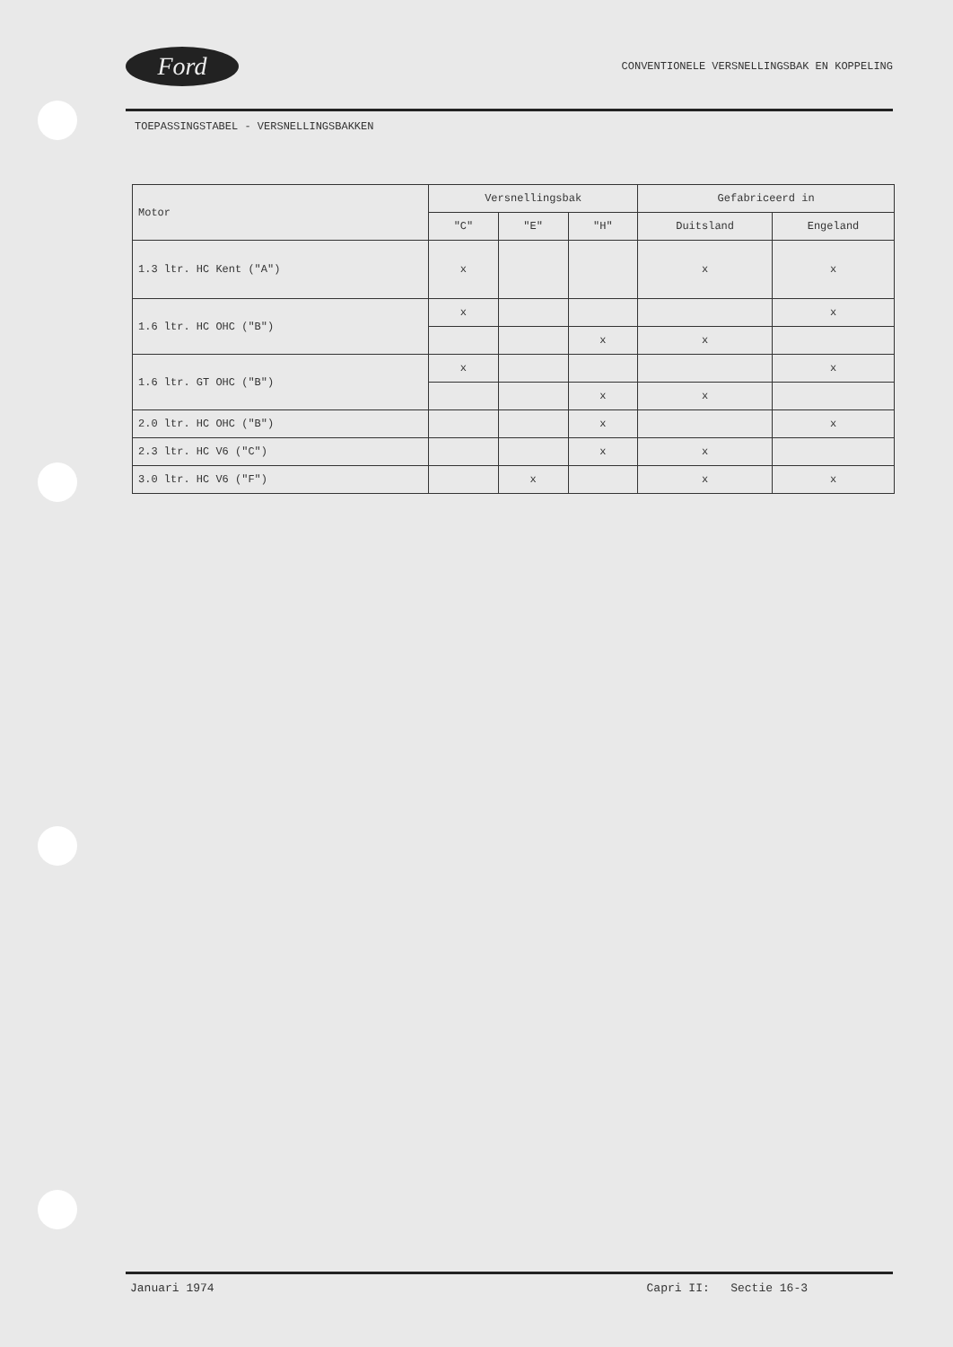Ford
CONVENTIONELE VERSNELLINGSBAK EN KOPPELING
TOEPASSINGSTABEL - VERSNELLINGSBAKKEN
| Motor | Versnellingsbak | | | Gefabriceerd in | |
| --- | --- | --- | --- | --- | --- |
| | "C" | "E" | "H" | Duitsland | Engeland |
| 1.3 ltr. HC Kent ("A") | x | | | x | x |
| 1.6 ltr. HC OHC ("B") | x | | | | x |
| | | | x | x | |
| 1.6 ltr. GT OHC ("B") | x | | | | x |
| | | | x | x | |
| 2.0 ltr. HC OHC ("B") | | | x | | x |
| 2.3 ltr. HC V6 ("C") | | | x | x | |
| 3.0 ltr. HC V6 ("F") | | x | | x | x |
Januari 1974 Capri II: Sectie 16-3